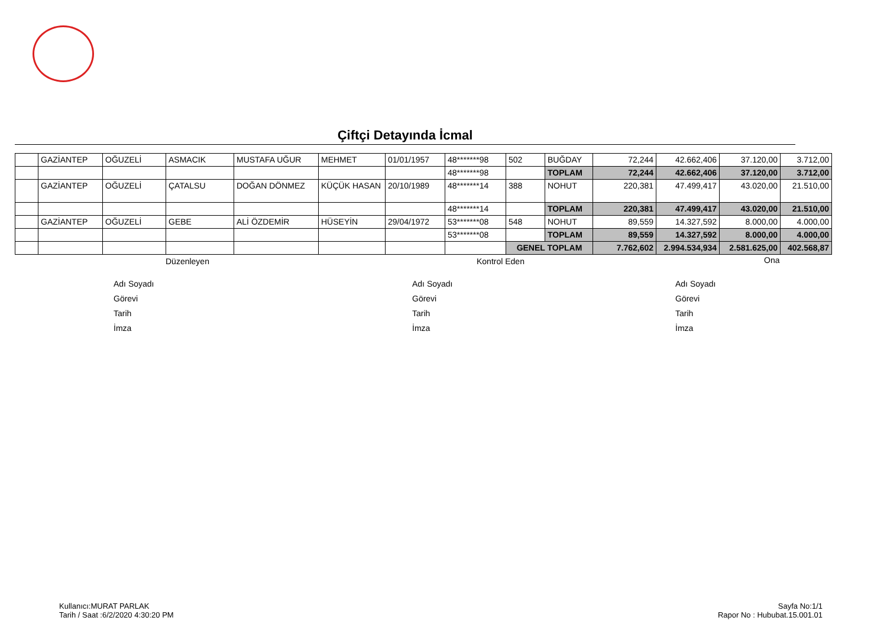Çiftçi Detayında İcmal
| | GAZİANTEP | OĞUZELİ | ASMACIK | MUSTAFA UĞUR | MEHMET | 01/01/1957 | 48*******98 | 502 | BUĞDAY | 72,244 | 42.662,406 | 37.120,00 | 3.712,00 |
| | | | | | | | 48*******98 | | TOPLAM | 72,244 | 42.662,406 | 37.120,00 | 3.712,00 |
| | GAZİANTEP | OĞUZELİ | ÇATALSU | DOĞAN DÖNMEZ | KÜÇÜK HASAN | 20/10/1989 | 48*******14 | 388 | NOHUT | 220,381 | 47.499,417 | 43.020,00 | 21.510,00 |
| | | | | | | | 48*******14 | | TOPLAM | 220,381 | 47.499,417 | 43.020,00 | 21.510,00 |
| | GAZİANTEP | OĞUZELİ | GEBE | ALİ ÖZDEMİR | HÜSEYİN | 29/04/1972 | 53*******08 | 548 | NOHUT | 89,559 | 14.327,592 | 8.000,00 | 4.000,00 |
| | | | | | | | 53*******08 | | TOPLAM | 89,559 | 14.327,592 | 8.000,00 | 4.000,00 |
| | | | | | | | | GENEL TOPLAM | | 7.762,602 | 2.994.534,934 | 2.581.625,00 | 402.568,87 |
Düzenleyen Kontrol Eden Ona
Adı Soyadı
Görevi
Tarih
İmza
Adı Soyadı
Görevi
Tarih
İmza
Adı Soyadı
Görevi
Tarih
İmza
Kullanıcı:MURAT PARLAK
Tarih / Saat :6/2/2020 4:30:20 PM
Sayfa No:1/1
Rapor No : Hububat.15.001.01